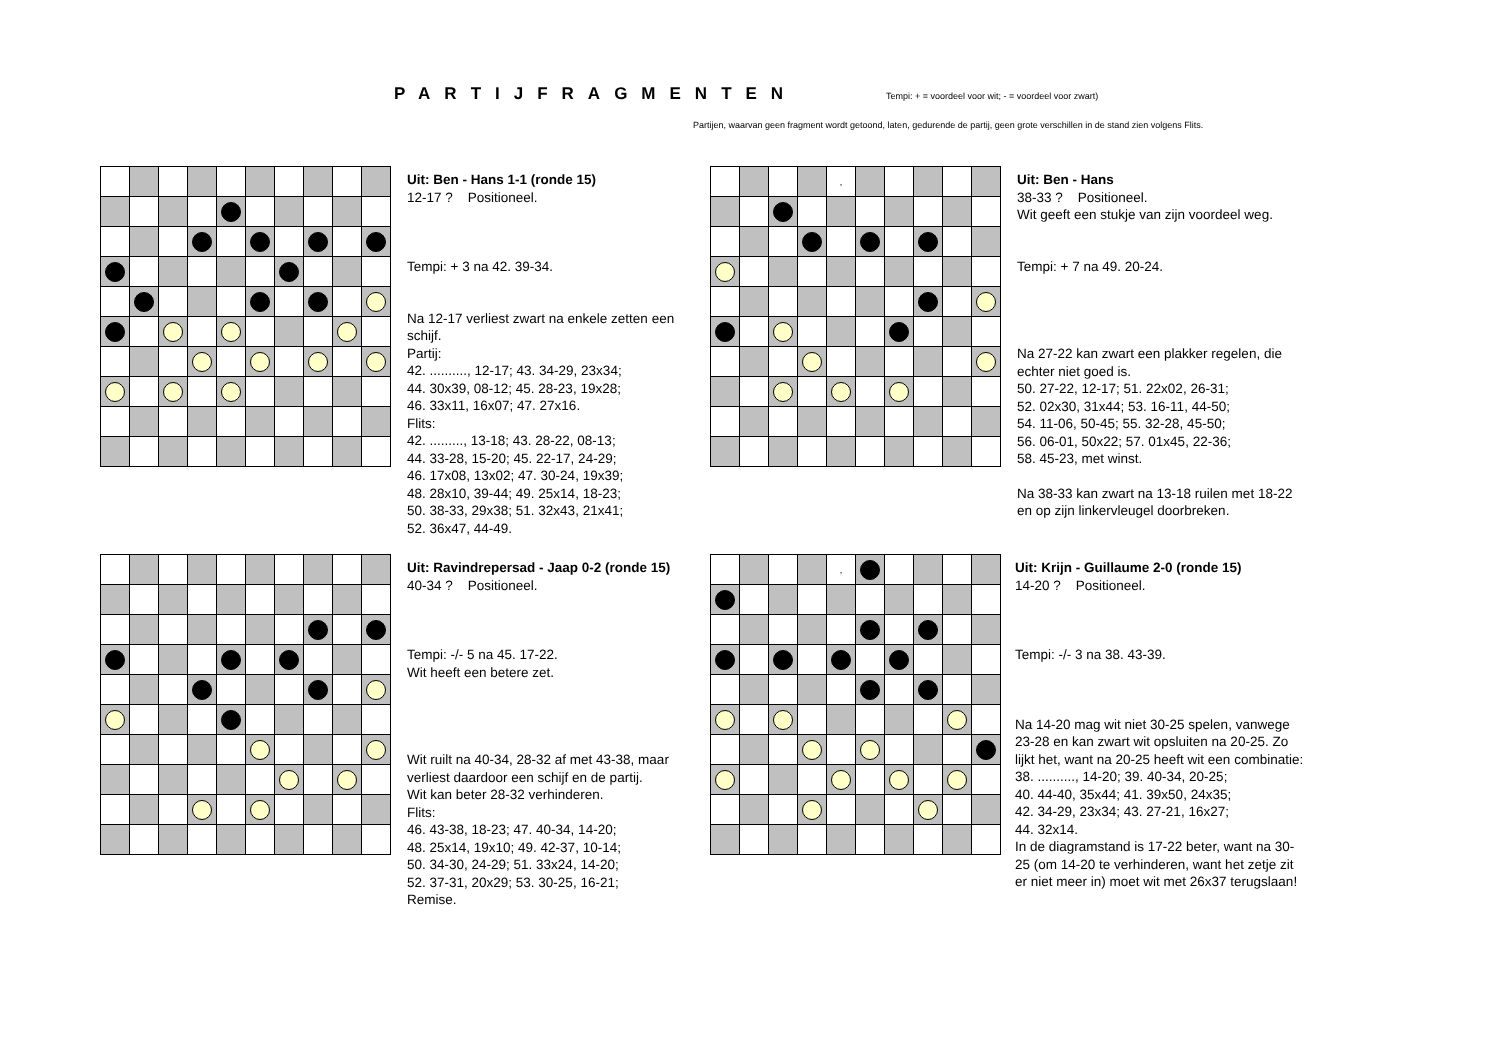PARTIJFRAGMENTEN
Tempi: + = voordeel voor wit; - = voordeel voor zwart)
Partijen, waarvan geen fragment wordt getoond, laten, gedurende de partij, geen grote verschillen in de stand zien volgens Flits.
Uit: Ben - Hans 1-1 (ronde 15)
12-17 ? Positioneel.
Tempi: + 3 na 42. 39-34.
Na 12-17 verliest zwart na enkele zetten een schijf.
Partij:
42. .........., 12-17; 43. 34-29, 23x34;
44. 30x39, 08-12; 45. 28-23, 19x28;
46. 33x11, 16x07; 47. 27x16.
Flits:
42. ........., 13-18; 43. 28-22, 08-13;
44. 33-28, 15-20; 45. 22-17, 24-29;
46. 17x08, 13x02; 47. 30-24, 19x39;
48. 28x10, 39-44; 49. 25x14, 18-23;
50. 38-33, 29x38; 51. 32x43, 21x41;
52. 36x47, 44-49.
| | | | | , | | | | | |
Uit: Ben - Hans
38-33 ? Positioneel.
Wit geeft een stukje van zijn voordeel weg.
Tempi: + 7 na 49. 20-24.
Na 27-22 kan zwart een plakker regelen, die echter niet goed is.
50. 27-22, 12-17; 51. 22x02, 26-31;
52. 02x30, 31x44; 53. 16-11, 44-50;
54. 11-06, 50-45; 55. 32-28, 45-50;
56. 06-01, 50x22; 57. 01x45, 22-36;
58. 45-23, met winst.
Na 38-33 kan zwart na 13-18 ruilen met 18-22 en op zijn linkervleugel doorbreken.
Uit: Ravindrepersad - Jaap 0-2 (ronde 15)
40-34 ? Positioneel.
Tempi: -/- 5 na 45. 17-22.
Wit heeft een betere zet.
Wit ruilt na 40-34, 28-32 af met 43-38, maar verliest daardoor een schijf en de partij.
Wit kan beter 28-32 verhinderen.
Flits:
46. 43-38, 18-23; 47. 40-34, 14-20;
48. 25x14, 19x10; 49. 42-37, 10-14;
50. 34-30, 24-29; 51. 33x24, 14-20;
52. 37-31, 20x29; 53. 30-25, 16-21;
Remise.
| | | | | , | | | | | |
Uit: Krijn - Guillaume 2-0 (ronde 15)
14-20 ? Positioneel.
Tempi: -/- 3 na 38. 43-39.
Na 14-20 mag wit niet 30-25 spelen, vanwege 23-28 en kan zwart wit opsluiten na 20-25. Zo lijkt het, want na 20-25 heeft wit een combinatie:
38. .........., 14-20; 39. 40-34, 20-25;
40. 44-40, 35x44; 41. 39x50, 24x35;
42. 34-29, 23x34; 43. 27-21, 16x27;
44. 32x14.
In de diagramstand is 17-22 beter, want na 30-25 (om 14-20 te verhinderen, want het zetje zit er niet meer in) moet wit met 26x37 terugslaan!